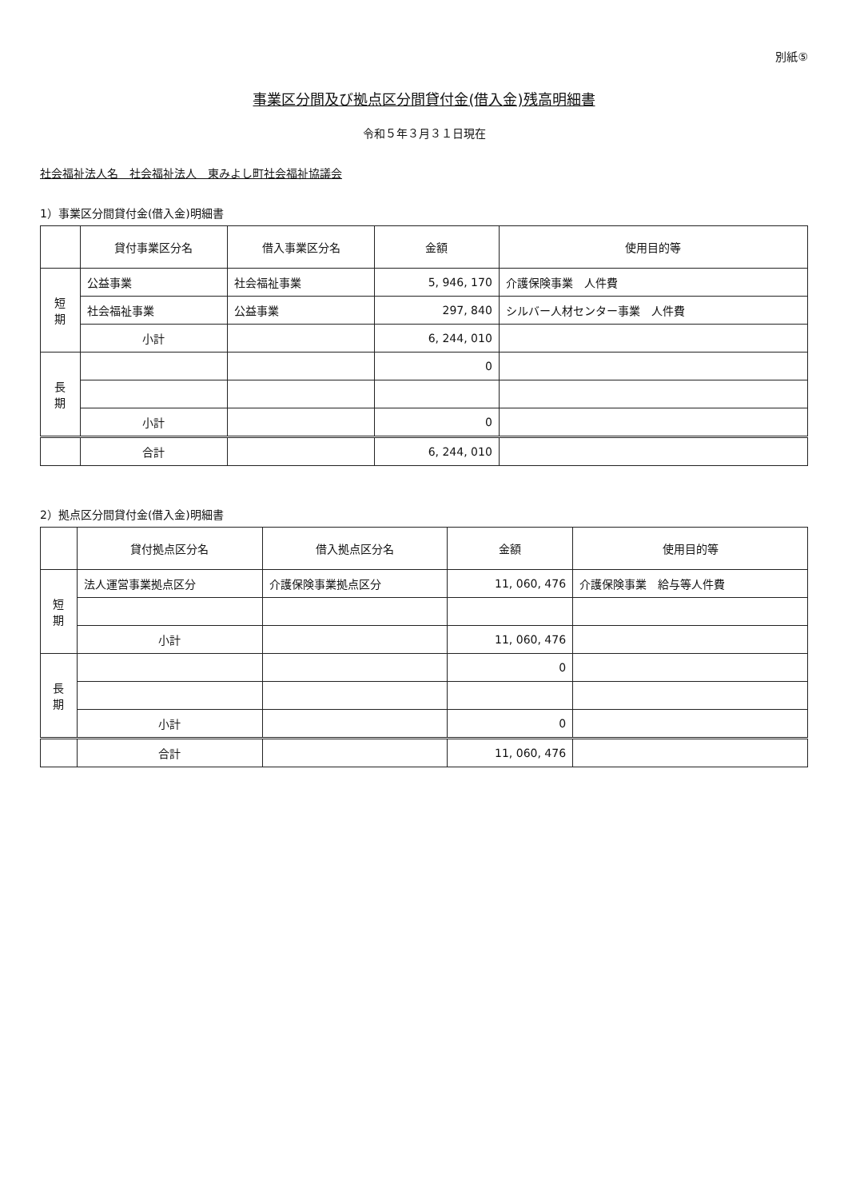別紙⑤
事業区分間及び拠点区分間貸付金(借入金)残高明細書
令和５年３月３１日現在
社会福祉法人名　社会福祉法人　東みよし町社会福祉協議会
1）事業区分間貸付金(借入金)明細書
| | 貸付事業区分名 | 借入事業区分名 | 金額 | 使用目的等 |
| --- | --- | --- | --- | --- |
| 短 期 | 公益事業 | 社会福祉事業 | 5, 946, 170 | 介護保険事業 人件費 |
| | 社会福祉事業 | 公益事業 | 297, 840 | シルバー人材センター事業 人件費 |
| | 小計 | | 6, 244, 010 | |
| 長 期 | | | 0 | |
| | 小計 | | 0 | |
| | 合計 | | 6, 244, 010 | |
2）拠点区分間貸付金(借入金)明細書
| | 貸付拠点区分名 | 借入拠点区分名 | 金額 | 使用目的等 |
| --- | --- | --- | --- | --- |
| 短 期 | 法人運営事業拠点区分 | 介護保険事業拠点区分 | 11, 060, 476 | 介護保険事業 給与等人件費 |
| | 小計 | | 11, 060, 476 | |
| 長 期 | | | 0 | |
| | 小計 | | 0 | |
| | 合計 | | 11, 060, 476 | |